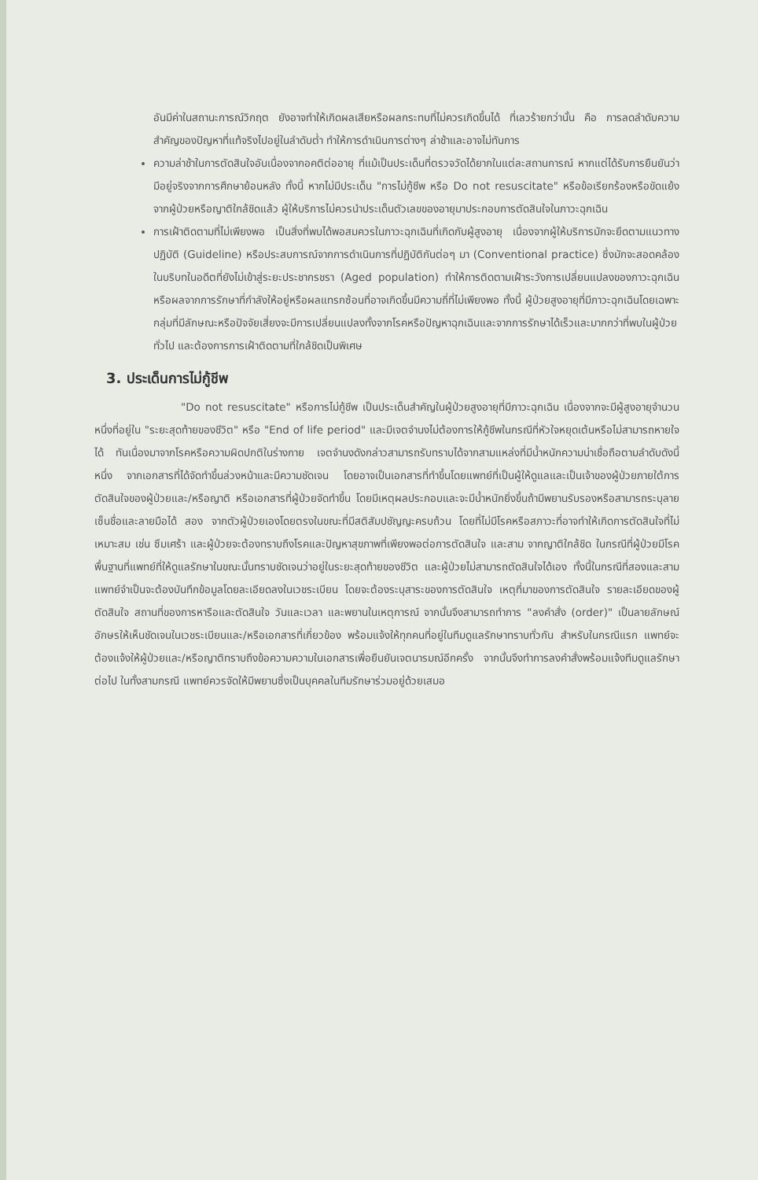อันมีค่าในสถานะการณ์วิกฤต ยังอาจทำให้เกิดผลเสียหรือผลกระทบที่ไม่ควรเกิดขึ้นได้ ที่เลวร้ายกว่านั้น คือ การลดลำดับความสำคัญของปัญหาที่แท้จริงไปอยู่ในลำดับต่ำ ทำให้การดำเนินการต่างๆ ล่าช้าและอาจไม่ทันการ
ความล่าช้าในการตัดสินใจอันเนื่องจากอคติต่ออายุ ที่แม้เป็นประเด็นที่ตรวจวัดได้ยากในแต่ละสถานการณ์ หากแต่ได้รับการยืนยันว่ามีอยู่จริงจากการศึกษาย้อนหลัง ทั้งนี้ หากไม่มีประเด็น "การไม่กู้ชีพ หรือ Do not resuscitate" หรือข้อเรียกร้องหรือขัดแย้งจากผู้ป่วยหรือญาติใกล้ชิดแล้ว ผู้ให้บริการไม่ควรนำประเด็นตัวเลขของอายุมาประกอบการตัดสินใจในภาวะฉุกเฉิน
การเฝ้าติดตามที่ไม่เพียงพอ เป็นสิ่งที่พบได้พอสมควรในภาวะฉุกเฉินที่เกิดกับผู้สูงอายุ เนื่องจากผู้ให้บริการมักจะยึดตามแนวทางปฏิบัติ (Guideline) หรือประสบการณ์จากการดำเนินการที่ปฏิบัติกันต่อๆ มา (Conventional practice) ซึ่งมักจะสอดคล้องในบริบทในอดีตที่ยังไม่เข้าสู่ระยะประชากรชรา (Aged population) ทำให้การติดตามเฝ้าระวังการเปลี่ยนแปลงของภาวะฉุกเฉิน หรือผลจากการรักษาที่กำลังให้อยู่หรือผลแทรกซ้อนที่อาจเกิดขึ้นมีความถี่ที่ไม่เพียงพอ ทั้งนี้ ผู้ป่วยสูงอายุที่มีภาวะฉุกเฉินโดยเฉพาะกลุ่มที่มีลักษณะหรือปัจจัยเสี่ยงจะมีการเปลี่ยนแปลงทั้งจากโรคหรือปัญหาฉุกเฉินและจากการรักษาได้เร็วและมากกว่าที่พบในผู้ป่วยทั่วไป และต้องการการเฝ้าติดตามที่ใกล้ชิดเป็นพิเศษ
3. ประเด็นการไม่กู้ชีพ
"Do not resuscitate" หรือการไม่กู้ชีพ เป็นประเด็นสำคัญในผู้ป่วยสูงอายุที่มีภาวะฉุกเฉิน เนื่องจากจะมีผู้สูงอายุจำนวนหนึ่งที่อยู่ใน "ระยะสุดท้ายของชีวิต" หรือ "End of life period" และมีเจตจำนงไม่ต้องการให้กู้ชีพในกรณีที่หัวใจหยุดเต้นหรือไม่สามารถหายใจได้ ทันเนื่องมาจากโรคหรือความผิดปกติในร่างกาย เจตจำนงดังกล่าวสามารถรับทราบได้จากสามแหล่งที่มีน้ำหนักความน่าเชื่อถือตามลำดับดังนี้ หนึ่ง จากเอกสารที่ได้จัดทำขึ้นล่วงหน้าและมีความชัดเจน โดยอาจเป็นเอกสารที่ทำขึ้นโดยแพทย์ที่เป็นผู้ให้ดูแลและเป็นเจ้าของผู้ป่วยภายใต้การตัดสินใจของผู้ป่วยและ/หรือญาติ หรือเอกสารที่ผู้ป่วยจัดทำขึ้น โดยมีเหตุผลประกอบและจะมีน้ำหนักยิ่งขึ้นถ้ามีพยานรับรองหรือสามารถระบุลายเซ็นชื่อและลายมือได้ สอง จากตัวผู้ป่วยเองโดยตรงในขณะที่มีสติสัมปชัญญะครบถ้วน โดยที่ไม่มีโรคหรือสภาวะที่อาจทำให้เกิดการตัดสินใจที่ไม่เหมาะสม เช่น ซึมเศร้า และผู้ป่วยจะต้องทราบถึงโรคและปัญหาสุขภาพที่เพียงพอต่อการตัดสินใจ และสาม จากญาติใกล้ชิด ในกรณีที่ผู้ป่วยมีโรคพื้นฐานที่แพทย์ที่ให้ดูแลรักษาในขณะนั้นทราบชัดเจนว่าอยู่ในระยะสุดท้ายของชีวิต และผู้ป่วยไม่สามารถตัดสินใจได้เอง ทั้งนี้ในกรณีที่สองและสาม แพทย์จำเป็นจะต้องบันทึกข้อมูลโดยละเอียดลงในเวชระเบียน โดยจะต้องระบุสาระของการตัดสินใจ เหตุที่มาของการตัดสินใจ รายละเอียดของผู้ตัดสินใจ สถานที่ของการหารือและตัดสินใจ วันและเวลา และพยานในเหตุการณ์ จากนั้นจึงสามารถทำการ "ลงคำสั่ง (order)" เป็นลายลักษณ์อักษรให้เห็นชัดเจนในเวชระเบียนและ/หรือเอกสารที่เกี่ยวข้อง พร้อมแจ้งให้ทุกคนที่อยู่ในทีมดูแลรักษาทราบทั่วกัน สำหรับในกรณีแรก แพทย์จะต้องแจ้งให้ผู้ป่วยและ/หรือญาติทราบถึงข้อความความในเอกสารเพื่อยืนยันเจตนารมณ์อีกครั้ง จากนั้นจึงทำการลงคำสั่งพร้อมแจ้งทีมดูแลรักษาต่อไป ในทั้งสามกรณี แพทย์ควรจัดให้มีพยานซึ่งเป็นบุคคลในทีมรักษาร่วมอยู่ด้วยเสมอ